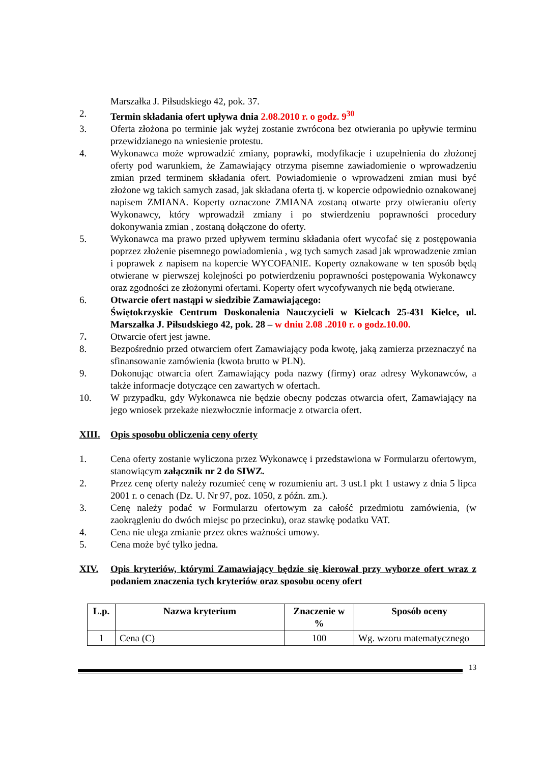Marszałka J. Piłsudskiego 42, pok. 37.
2. Termin składania ofert upływa dnia 2.08.2010 r. o godz. 9<sup>30</sup>
3. Oferta złożona po terminie jak wyżej zostanie zwrócona bez otwierania po upływie terminu przewidzianego na wniesienie protestu.
4. Wykonawca może wprowadzić zmiany, poprawki, modyfikacje i uzupełnienia do złożonej oferty pod warunkiem, że Zamawiający otrzyma pisemne zawiadomienie o wprowadzeniu zmian przed terminem składania ofert. Powiadomienie o wprowadzeni zmian musi być złożone wg takich samych zasad, jak składana oferta tj. w kopercie odpowiednio oznakowanej napisem ZMIANA. Koperty oznaczone ZMIANA zostaną otwarte przy otwieraniu oferty Wykonawcy, który wprowadził zmiany i po stwierdzeniu poprawności procedury dokonywania zmian , zostaną dołączone do oferty.
5. Wykonawca ma prawo przed upływem terminu składania ofert wycofać się z postępowania poprzez złożenie pisemnego powiadomienia , wg tych samych zasad jak wprowadzenie zmian i poprawek z napisem na kopercie WYCOFANIE. Koperty oznakowane w ten sposób będą otwierane w pierwszej kolejności po potwierdzeniu poprawności postępowania Wykonawcy oraz zgodności ze złożonymi ofertami. Koperty ofert wycofywanych nie będą otwierane.
6. Otwarcie ofert nastąpi w siedzibie Zamawiającego:
Świętokrzyskie Centrum Doskonalenia Nauczycieli w Kielcach 25-431 Kielce, ul. Marszałka J. Piłsudskiego 42, pok. 28 – w dniu 2.08 .2010 r. o godz.10.00.
7. Otwarcie ofert jest jawne.
8. Bezpośrednio przed otwarciem ofert Zamawiający poda kwotę, jaką zamierza przeznaczyć na sfinansowanie zamówienia (kwota brutto w PLN).
9. Dokonując otwarcia ofert Zamawiający poda nazwy (firmy) oraz adresy Wykonawców, a także informacje dotyczące cen zawartych w ofertach.
10. W przypadku, gdy Wykonawca nie będzie obecny podczas otwarcia ofert, Zamawiający na jego wniosek przekaże niezwłocznie informacje z otwarcia ofert.
XIII. Opis sposobu obliczenia ceny oferty
1. Cena oferty zostanie wyliczona przez Wykonawcę i przedstawiona w Formularzu ofertowym, stanowiącym załącznik nr 2 do SIWZ.
2. Przez cenę oferty należy rozumieć cenę w rozumieniu art. 3 ust.1 pkt 1 ustawy z dnia 5 lipca 2001 r. o cenach (Dz. U. Nr 97, poz. 1050, z późn. zm.).
3. Cenę należy podać w Formularzu ofertowym za całość przedmiotu zamówienia, (w zaokrągleniu do dwóch miejsc po przecinku), oraz stawkę podatku VAT.
4. Cena nie ulega zmianie przez okres ważności umowy.
5. Cena może być tylko jedna.
XIV. Opis kryteriów, którymi Zamawiający będzie się kierował przy wyborze ofert wraz z podaniem znaczenia tych kryteriów oraz sposobu oceny ofert
| L.p. | Nazwa kryterium | Znaczenie w % | Sposób oceny |
| --- | --- | --- | --- |
| 1 | Cena (C) | 100 | Wg. wzoru matematycznego |
13